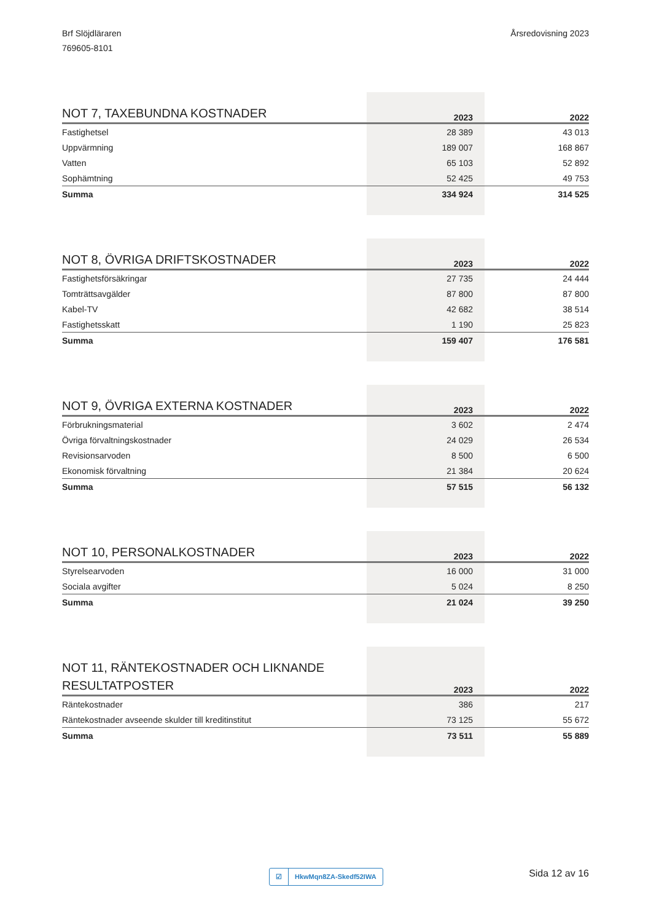Brf Slöjdläraren
769605-8101
Årsredovisning 2023
| NOT 7, TAXEBUNDNA KOSTNADER | 2023 | 2022 |
| --- | --- | --- |
| Fastighetsel | 28 389 | 43 013 |
| Uppvärmning | 189 007 | 168 867 |
| Vatten | 65 103 | 52 892 |
| Sophämtning | 52 425 | 49 753 |
| Summa | 334 924 | 314 525 |
| NOT 8, ÖVRIGA DRIFTSKOSTNADER | 2023 | 2022 |
| --- | --- | --- |
| Fastighetsförsäkringar | 27 735 | 24 444 |
| Tomträttsavgälder | 87 800 | 87 800 |
| Kabel-TV | 42 682 | 38 514 |
| Fastighetsskatt | 1 190 | 25 823 |
| Summa | 159 407 | 176 581 |
| NOT 9, ÖVRIGA EXTERNA KOSTNADER | 2023 | 2022 |
| --- | --- | --- |
| Förbrukningsmaterial | 3 602 | 2 474 |
| Övriga förvaltningskostnader | 24 029 | 26 534 |
| Revisionsarvoden | 8 500 | 6 500 |
| Ekonomisk förvaltning | 21 384 | 20 624 |
| Summa | 57 515 | 56 132 |
| NOT 10, PERSONALKOSTNADER | 2023 | 2022 |
| --- | --- | --- |
| Styrelsearvoden | 16 000 | 31 000 |
| Sociala avgifter | 5 024 | 8 250 |
| Summa | 21 024 | 39 250 |
| NOT 11, RÄNTEKOSTNADER OCH LIKNANDE RESULTATPOSTER | 2023 | 2022 |
| --- | --- | --- |
| Räntekostnader | 386 | 217 |
| Räntekostnader avseende skulder till kreditinstitut | 73 125 | 55 672 |
| Summa | 73 511 | 55 889 |
☑ HkwMqn8ZA-Skedf52IWA Sida 12 av 16